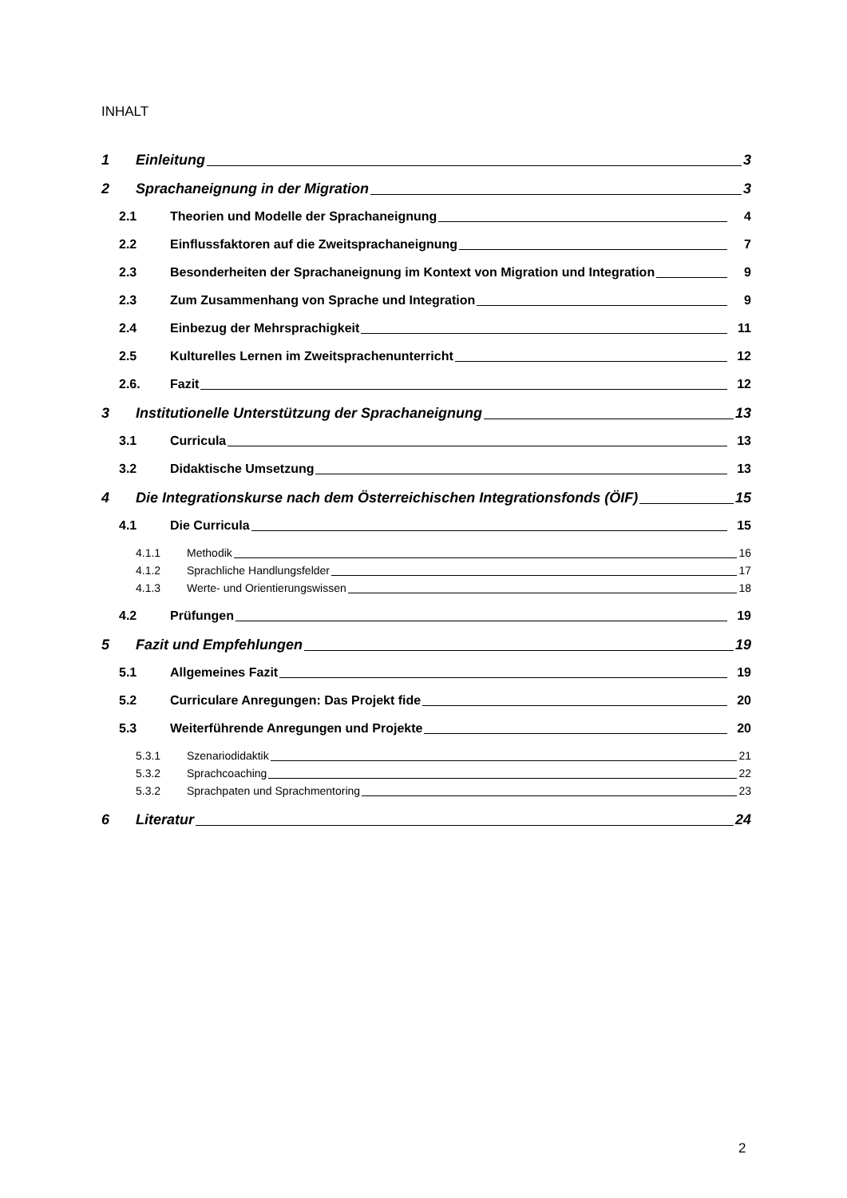INHALT
1 Einleitung 3
2 Sprachaneignung in der Migration 3
2.1 Theorien und Modelle der Sprachaneignung 4
2.2 Einflussfaktoren auf die Zweitsprachaneignung 7
2.3 Besonderheiten der Sprachaneignung im Kontext von Migration und Integration 9
2.3 Zum Zusammenhang von Sprache und Integration 9
2.4 Einbezug der Mehrsprachigkeit 11
2.5 Kulturelles Lernen im Zweitsprachenunterricht 12
2.6. Fazit 12
3 Institutionelle Unterstützung der Sprachaneignung 13
3.1 Curricula 13
3.2 Didaktische Umsetzung 13
4 Die Integrationskurse nach dem Österreichischen Integrationsfonds (ÖIF) 15
4.1 Die Curricula 15
4.1.1 Methodik 16
4.1.2 Sprachliche Handlungsfelder 17
4.1.3 Werte- und Orientierungswissen 18
4.2 Prüfungen 19
5 Fazit und Empfehlungen 19
5.1 Allgemeines Fazit 19
5.2 Curriculare Anregungen: Das Projekt fide 20
5.3 Weiterführende Anregungen und Projekte 20
5.3.1 Szenariodidaktik 21
5.3.2 Sprachcoaching 22
5.3.2 Sprachpaten und Sprachmentoring 23
6 Literatur 24
2